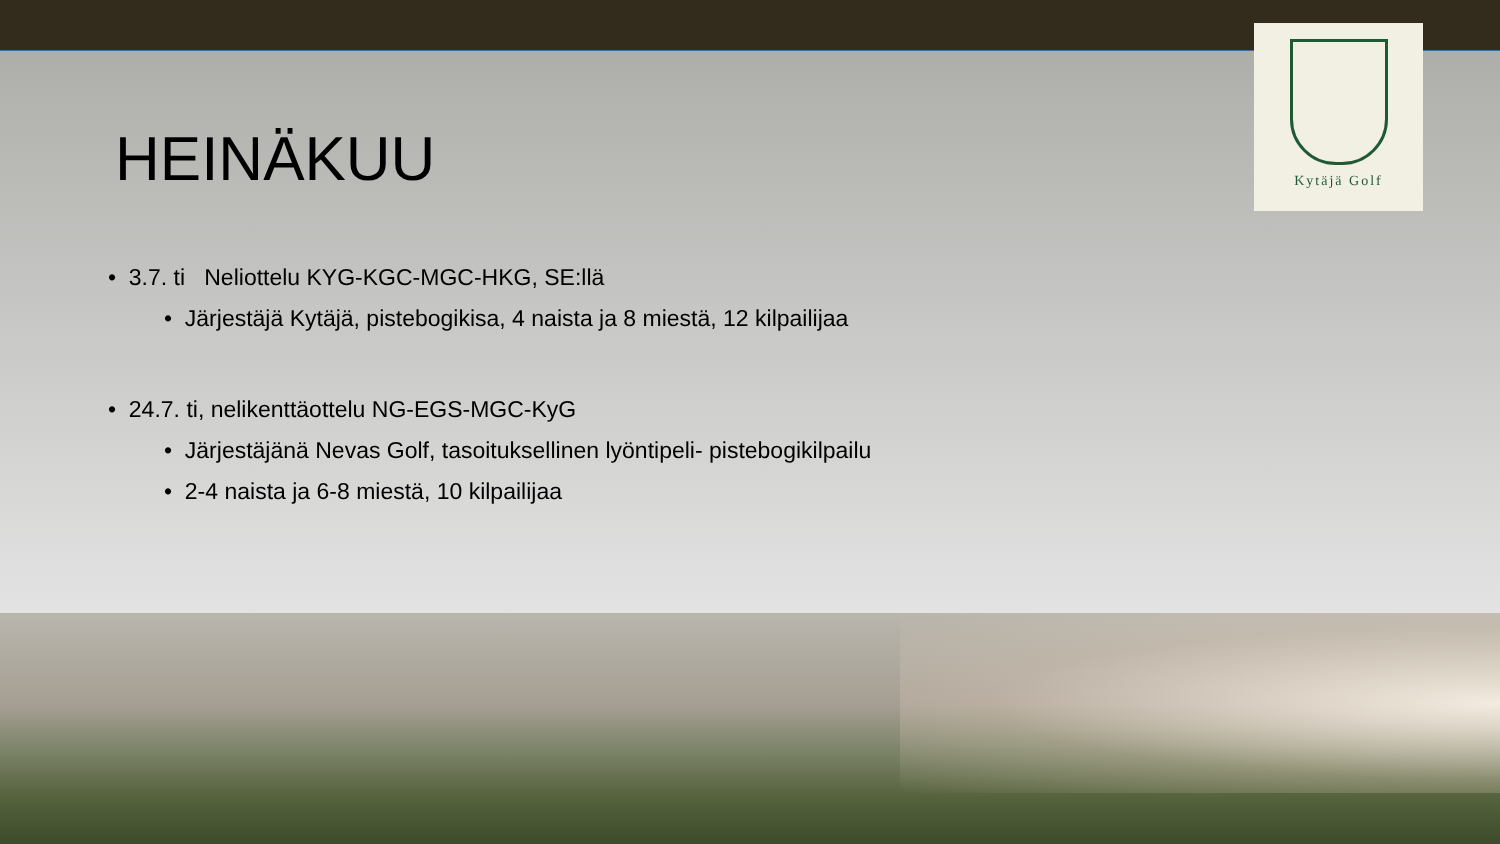Kytäjä Golf
HEINÄKUU
• 3.7. ti Neliottelu KYG-KGC-MGC-HKG, SE:llä
• Järjestäjä Kytäjä, pistebogikisa, 4 naista ja 8 miestä, 12 kilpailijaa
• 24.7. ti, nelikenttäottelu NG-EGS-MGC-KyG
• Järjestäjänä Nevas Golf, tasoituksellinen lyöntipeli- pistebogikilpailu
• 2-4 naista ja 6-8 miestä, 10 kilpailijaa